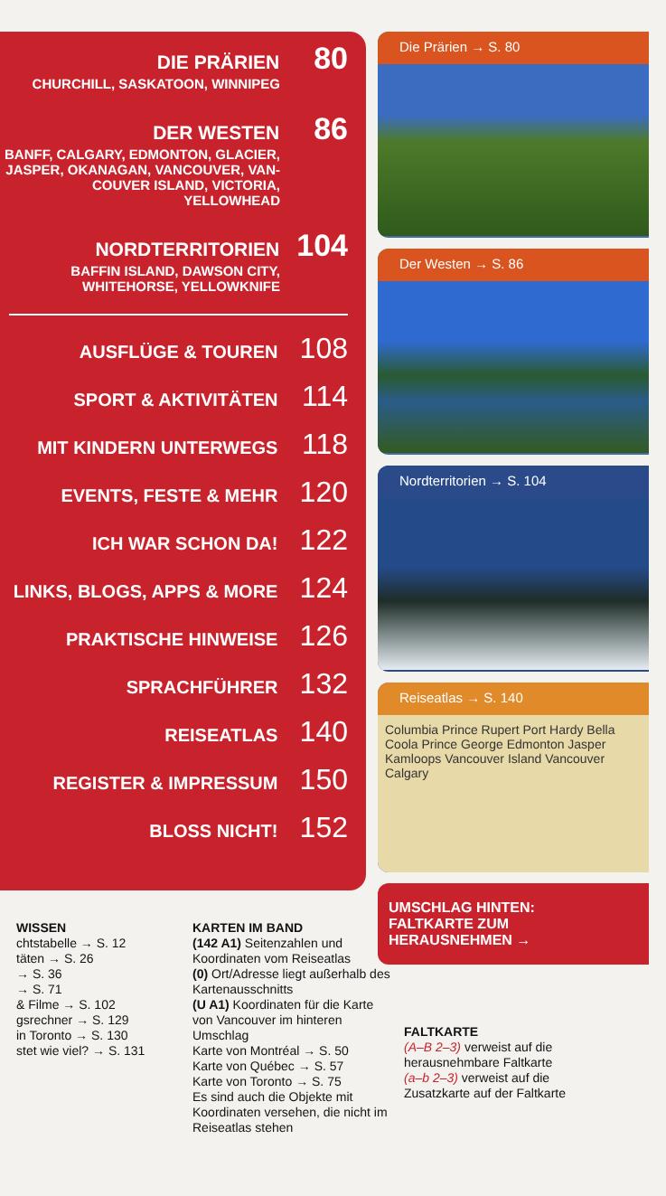DIE PRÄRIEN 80
CHURCHILL, SASKATOON, WINNIPEG
DER WESTEN 86
BANFF, CALGARY, EDMONTON, GLACIER,
JASPER, OKANAGAN, VANCOUVER, VAN-
COUVER ISLAND, VICTORIA, YELLOWHEAD
NORDTERRITORIEN 104
BAFFIN ISLAND, DAWSON CITY,
WHITEHORSE, YELLOWKNIFE
AUSFLÜGE & TOUREN 108
SPORT & AKTIVITÄTEN 114
MIT KINDERN UNTERWEGS 118
EVENTS, FESTE & MEHR 120
ICH WAR SCHON DA! 122
LINKS, BLOGS, APPS & MORE 124
PRAKTISCHE HINWEISE 126
SPRACHFÜHRER 132
REISEATLAS 140
REGISTER & IMPRESSUM 150
BLOSS NICHT! 152
Die Prärien → S. 80
Der Westen → S. 86
Nordterritorien → S. 104
Reiseatlas → S. 140
Columbia Prince Rupert Port Hardy Bella Coola Prince George Edmonton Jasper Kamloops Vancouver Island Vancouver Calgary
UMSCHLAG HINTEN:
FALTKARTE ZUM
HERAUSNEHMEN →
WISSEN
chtstabelle → S. 12
täten → S. 26
→ S. 36
→ S. 71
& Filme → S. 102
gsrechner → S. 129
in Toronto → S. 130
stet wie viel? → S. 131
KARTEN IM BAND
(142 A1) Seitenzahlen und Koordinaten vom Reiseatlas
(0) Ort/Adresse liegt außerhalb des Kartenausschnitts
(U A1) Koordinaten für die Karte von Vancouver im hinteren Umschlag
Karte von Montréal → S. 50
Karte von Québec → S. 57
Karte von Toronto → S. 75
Es sind auch die Objekte mit Koordinaten versehen, die nicht im Reiseatlas stehen
FALTKARTE
(A–B 2–3) verweist auf die herausnehmbare Faltkarte
(a–b 2–3) verweist auf die Zusatzkarte auf der Faltkarte